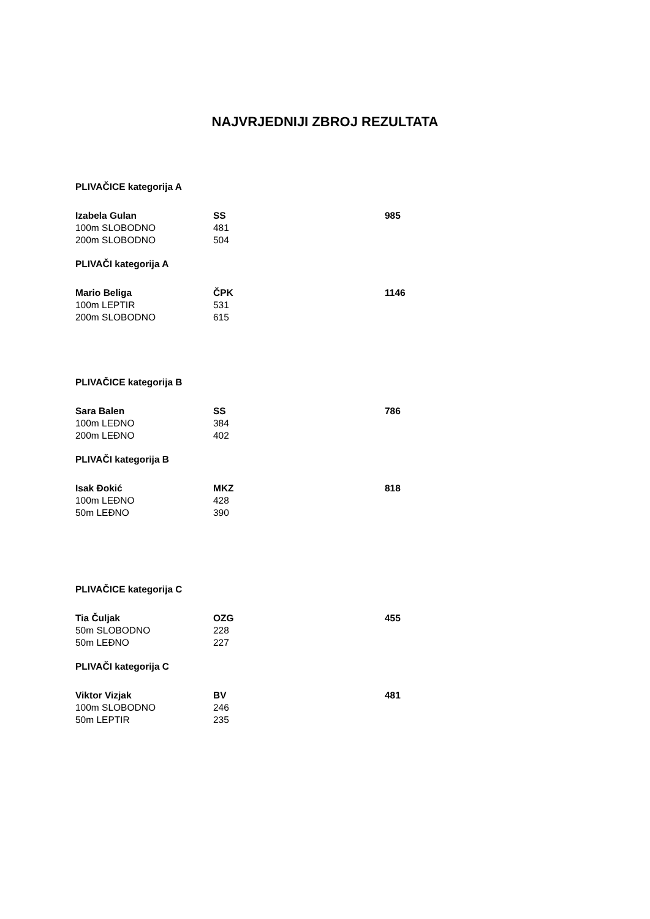NAJVRJEDNIJI ZBROJ REZULTATA
PLIVAČICE kategorija A
| Izabela Gulan | SS | 985 |
| 100m SLOBODNO | 481 | |
| 200m SLOBODNO | 504 | |
PLIVAČI kategorija A
| Mario Beliga | ČPK | 1146 |
| 100m LEPTIR | 531 | |
| 200m SLOBODNO | 615 | |
PLIVAČICE kategorija B
| Sara Balen | SS | 786 |
| 100m LEĐNO | 384 | |
| 200m LEĐNO | 402 | |
PLIVAČI kategorija B
| Isak Đokić | MKZ | 818 |
| 100m LEĐNO | 428 | |
| 50m LEĐNO | 390 | |
PLIVAČICE kategorija C
| Tia Čuljak | OZG | 455 |
| 50m SLOBODNO | 228 | |
| 50m LEĐNO | 227 | |
PLIVAČI kategorija C
| Viktor Vizjak | BV | 481 |
| 100m SLOBODNO | 246 | |
| 50m LEPTIR | 235 | |